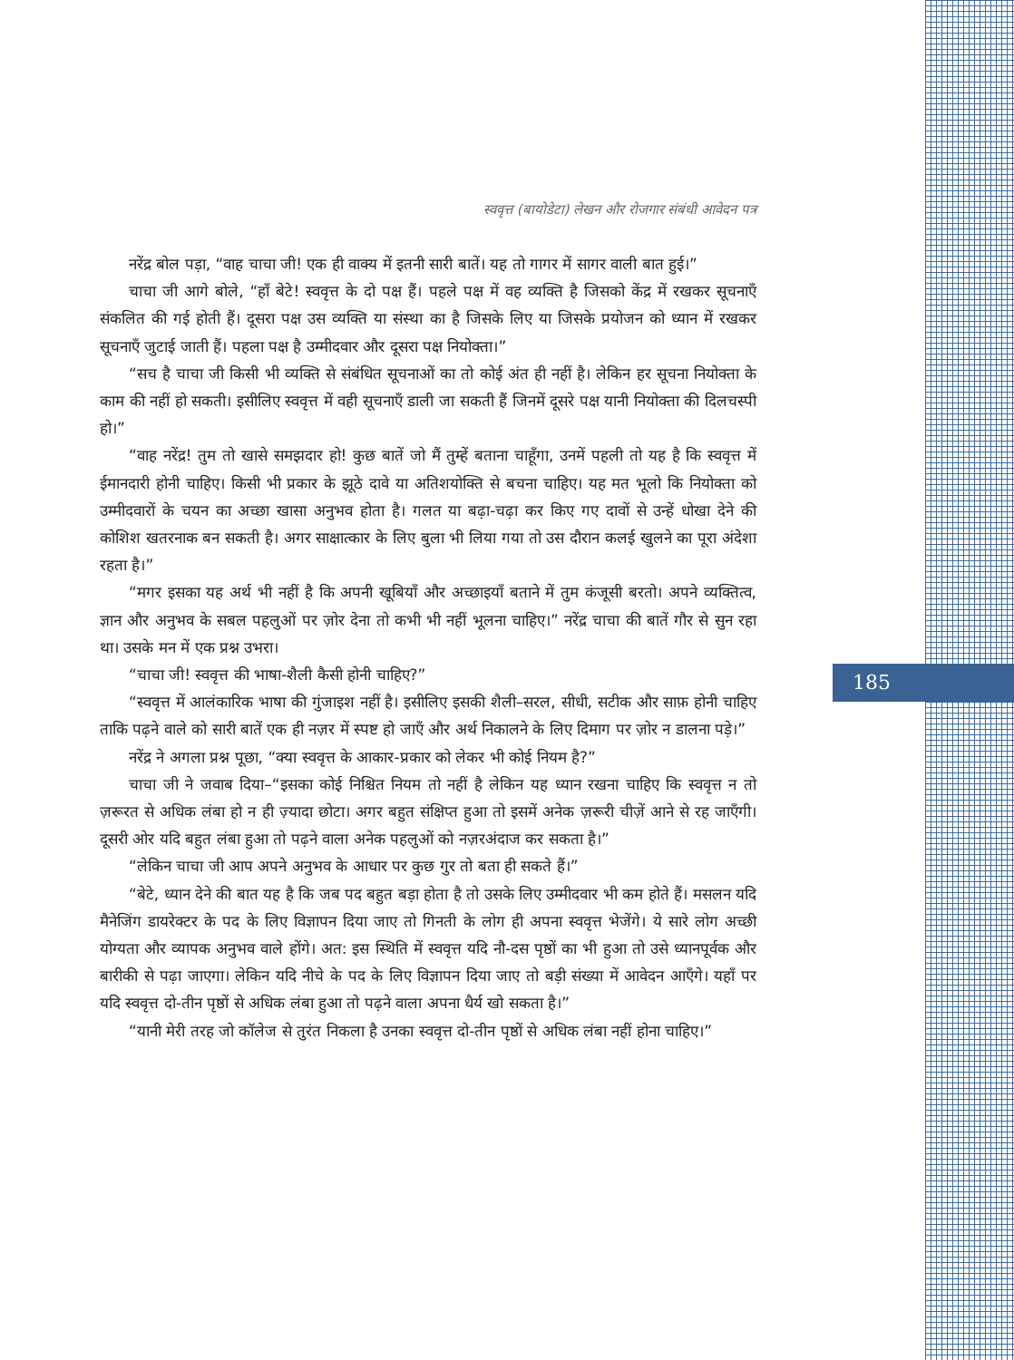स्ववृत्त (बायोडेटा) लेखन और रोजगार संबंधी आवेदन पत्र
185
नरेंद्र बोल पड़ा, “वाह चाचा जी! एक ही वाक्य में इतनी सारी बातें। यह तो गागर में सागर वाली बात हुई।”
चाचा जी आगे बोले, “हाँ बेटे! स्ववृत्त के दो पक्ष हैं। पहले पक्ष में वह व्यक्ति है जिसको केंद्र में रखकर सूचनाएँ संकलित की गई होती हैं। दूसरा पक्ष उस व्यक्ति या संस्था का है जिसके लिए या जिसके प्रयोजन को ध्यान में रखकर सूचनाएँ जुटाई जाती हैं। पहला पक्ष है उम्मीदवार और दूसरा पक्ष नियोक्ता।”
“सच है चाचा जी किसी भी व्यक्ति से संबंधित सूचनाओं का तो कोई अंत ही नहीं है। लेकिन हर सूचना नियोक्ता के काम की नहीं हो सकती। इसीलिए स्ववृत्त में वही सूचनाएँ डाली जा सकती हैं जिनमें दूसरे पक्ष यानी नियोक्ता की दिलचस्पी हो।”
“वाह नरेंद्र! तुम तो खासे समझदार हो! कुछ बातें जो मैं तुम्हें बताना चाहूँगा, उनमें पहली तो यह है कि स्ववृत्त में ईमानदारी होनी चाहिए। किसी भी प्रकार के झूठे दावे या अतिशयोक्ति से बचना चाहिए। यह मत भूलो कि नियोक्ता को उम्मीदवारों के चयन का अच्छा खासा अनुभव होता है। गलत या बढ़ा-चढ़ा कर किए गए दावों से उन्हें धोखा देने की कोशिश खतरनाक बन सकती है। अगर साक्षात्कार के लिए बुला भी लिया गया तो उस दौरान कलई खुलने का पूरा अंदेशा रहता है।”
“मगर इसका यह अर्थ भी नहीं है कि अपनी खूबियाँ और अच्छाइयाँ बताने में तुम कंजूसी बरतो। अपने व्यक्तित्व, ज्ञान और अनुभव के सबल पहलुओं पर ज़ोर देना तो कभी भी नहीं भूलना चाहिए।” नरेंद्र चाचा की बातें गौर से सुन रहा था। उसके मन में एक प्रश्न उभरा।
“चाचा जी! स्ववृत्त की भाषा-शैली कैसी होनी चाहिए?”
“स्ववृत्त में आलंकारिक भाषा की गुंजाइश नहीं है। इसीलिए इसकी शैली–सरल, सीधी, सटीक और साफ़ होनी चाहिए ताकि पढ़ने वाले को सारी बातें एक ही नज़र में स्पष्ट हो जाएँ और अर्थ निकालने के लिए दिमाग पर ज़ोर न डालना पड़े।”
नरेंद्र ने अगला प्रश्न पूछा, “क्या स्ववृत्त के आकार-प्रकार को लेकर भी कोई नियम है?”
चाचा जी ने जवाब दिया–“इसका कोई निश्चित नियम तो नहीं है लेकिन यह ध्यान रखना चाहिए कि स्ववृत्त न तो ज़रूरत से अधिक लंबा हो न ही ज़्यादा छोटा। अगर बहुत संक्षिप्त हुआ तो इसमें अनेक ज़रूरी चीज़ें आने से रह जाएँगी। दूसरी ओर यदि बहुत लंबा हुआ तो पढ़ने वाला अनेक पहलुओं को नज़रअंदाज कर सकता है।”
“लेकिन चाचा जी आप अपने अनुभव के आधार पर कुछ गुर तो बता ही सकते हैं।”
“बेटे, ध्यान देने की बात यह है कि जब पद बहुत बड़ा होता है तो उसके लिए उम्मीदवार भी कम होते हैं। मसलन यदि मैनेजिंग डायरेक्टर के पद के लिए विज्ञापन दिया जाए तो गिनती के लोग ही अपना स्ववृत्त भेजेंगे। ये सारे लोग अच्छी योग्यता और व्यापक अनुभव वाले होंगे। अत: इस स्थिति में स्ववृत्त यदि नौ-दस पृष्ठों का भी हुआ तो उसे ध्यानपूर्वक और बारीकी से पढ़ा जाएगा। लेकिन यदि नीचे के पद के लिए विज्ञापन दिया जाए तो बड़ी संख्या में आवेदन आएँगे। यहाँ पर यदि स्ववृत्त दो-तीन पृष्ठों से अधिक लंबा हुआ तो पढ़ने वाला अपना धैर्य खो सकता है।”
“यानी मेरी तरह जो कॉलेज से तुरंत निकला है उनका स्ववृत्त दो-तीन पृष्ठों से अधिक लंबा नहीं होना चाहिए।”